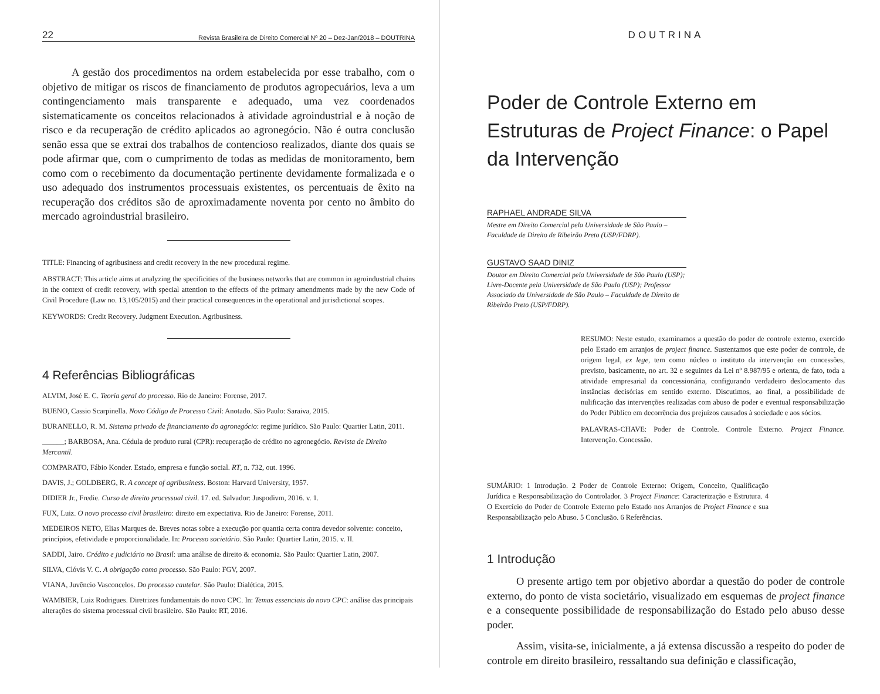22 Revista Brasileira de Direito Comercial Nº 20 – Dez-Jan/2018 – DOUTRINA
A gestão dos procedimentos na ordem estabelecida por esse trabalho, com o objetivo de mitigar os riscos de financiamento de produtos agropecuários, leva a um contingenciamento mais transparente e adequado, uma vez coordenados sistematicamente os conceitos relacionados à atividade agroindustrial e à noção de risco e da recuperação de crédito aplicados ao agronegócio. Não é outra conclusão senão essa que se extrai dos trabalhos de contencioso realizados, diante dos quais se pode afirmar que, com o cumprimento de todas as medidas de monitoramento, bem como com o recebimento da documentação pertinente devidamente formalizada e o uso adequado dos instrumentos processuais existentes, os percentuais de êxito na recuperação dos créditos são de aproximadamente noventa por cento no âmbito do mercado agroindustrial brasileiro.
TITLE: Financing of agribusiness and credit recovery in the new procedural regime.
ABSTRACT: This article aims at analyzing the specificities of the business networks that are common in agroindustrial chains in the context of credit recovery, with special attention to the effects of the primary amendments made by the new Code of Civil Procedure (Law no. 13,105/2015) and their practical consequences in the operational and jurisdictional scopes.
KEYWORDS: Credit Recovery. Judgment Execution. Agribusiness.
4 Referências Bibliográficas
ALVIM, José E. C. Teoria geral do processo. Rio de Janeiro: Forense, 2017.
BUENO, Cassio Scarpinella. Novo Código de Processo Civil: Anotado. São Paulo: Saraiva, 2015.
BURANELLO, R. M. Sistema privado de financiamento do agronegócio: regime jurídico. São Paulo: Quartier Latin, 2011.
______; BARBOSA, Ana. Cédula de produto rural (CPR): recuperação de crédito no agronegócio. Revista de Direito Mercantil.
COMPARATO, Fábio Konder. Estado, empresa e função social. RT, n. 732, out. 1996.
DAVIS, J.; GOLDBERG, R. A concept of agribusiness. Boston: Harvard University, 1957.
DIDIER Jr., Fredie. Curso de direito processual civil. 17. ed. Salvador: Juspodivm, 2016. v. 1.
FUX, Luiz. O novo processo civil brasileiro: direito em expectativa. Rio de Janeiro: Forense, 2011.
MEDEIROS NETO, Elias Marques de. Breves notas sobre a execução por quantia certa contra devedor solvente: conceito, princípios, efetividade e proporcionalidade. In: Processo societário. São Paulo: Quartier Latin, 2015. v. II.
SADDI, Jairo. Crédito e judiciário no Brasil: uma análise de direito & economia. São Paulo: Quartier Latin, 2007.
SILVA, Clóvis V. C. A obrigação como processo. São Paulo: FGV, 2007.
VIANA, Juvêncio Vasconcelos. Do processo cautelar. São Paulo: Dialética, 2015.
WAMBIER, Luiz Rodrigues. Diretrizes fundamentais do novo CPC. In: Temas essenciais do novo CPC: análise das principais alterações do sistema processual civil brasileiro. São Paulo: RT, 2016.
DOUTRINA
Poder de Controle Externo em Estruturas de Project Finance: o Papel da Intervenção
RAPHAEL ANDRADE SILVA
Mestre em Direito Comercial pela Universidade de São Paulo – Faculdade de Direito de Ribeirão Preto (USP/FDRP).
GUSTAVO SAAD DINIZ
Doutor em Direito Comercial pela Universidade de São Paulo (USP); Livre-Docente pela Universidade de São Paulo (USP); Professor Associado da Universidade de São Paulo – Faculdade de Direito de Ribeirão Preto (USP/FDRP).
RESUMO: Neste estudo, examinamos a questão do poder de controle externo, exercido pelo Estado em arranjos de project finance. Sustentamos que este poder de controle, de origem legal, ex lege, tem como núcleo o instituto da intervenção em concessões, previsto, basicamente, no art. 32 e seguintes da Lei nº 8.987/95 e orienta, de fato, toda a atividade empresarial da concessionária, configurando verdadeiro deslocamento das instâncias decisórias em sentido externo. Discutimos, ao final, a possibilidade de nulificação das intervenções realizadas com abuso de poder e eventual responsabilização do Poder Público em decorrência dos prejuízos causados à sociedade e aos sócios.
PALAVRAS-CHAVE: Poder de Controle. Controle Externo. Project Finance. Intervenção. Concessão.
SUMÁRIO: 1 Introdução. 2 Poder de Controle Externo: Origem, Conceito, Qualificação Jurídica e Responsabilização do Controlador. 3 Project Finance: Caracterização e Estrutura. 4 O Exercício do Poder de Controle Externo pelo Estado nos Arranjos de Project Finance e sua Responsabilização pelo Abuso. 5 Conclusão. 6 Referências.
1 Introdução
O presente artigo tem por objetivo abordar a questão do poder de controle externo, do ponto de vista societário, visualizado em esquemas de project finance e a consequente possibilidade de responsabilização do Estado pelo abuso desse poder.
Assim, visita-se, inicialmente, a já extensa discussão a respeito do poder de controle em direito brasileiro, ressaltando sua definição e classificação,